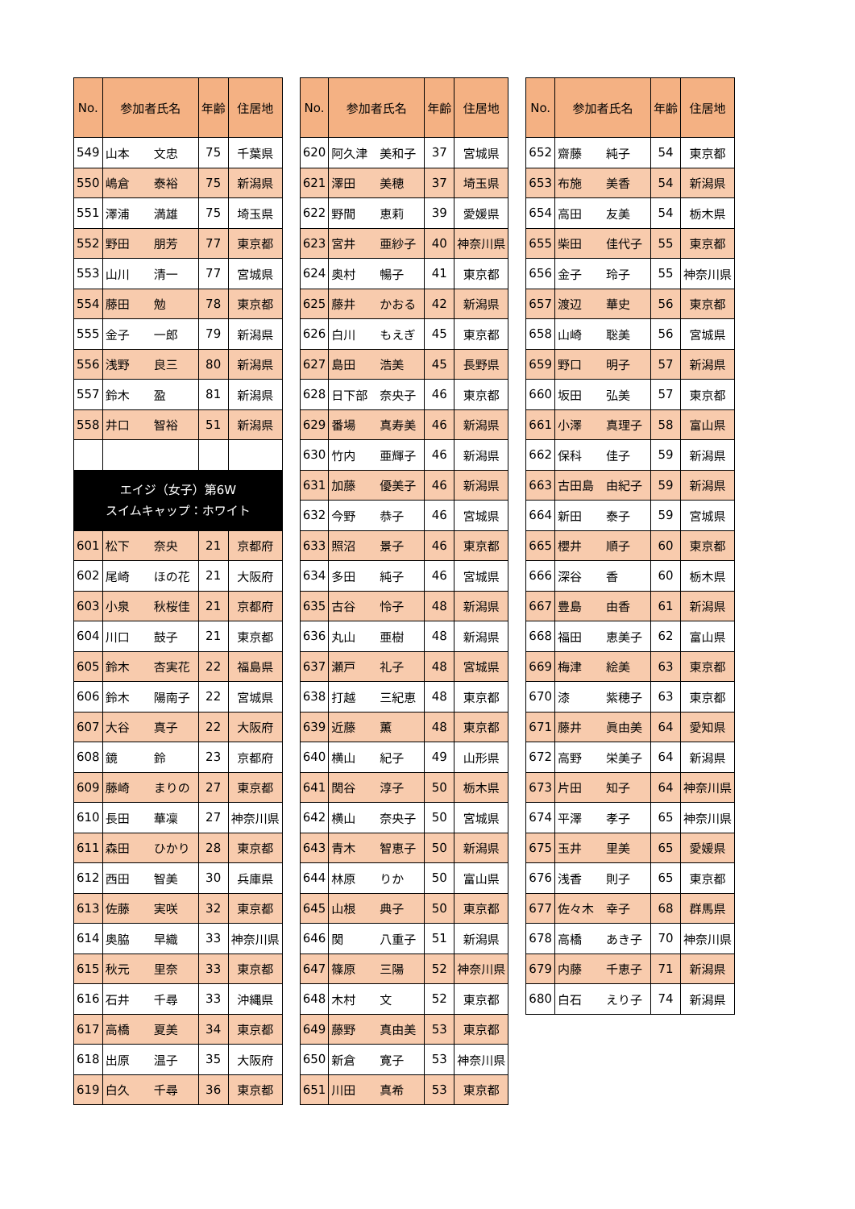| No. | 参加者氏名 | 年齢 | 住居地 |
| --- | --- | --- | --- |
| 549 | 山本 文忠 | 75 | 千葉県 |
| 550 | 嶋倉 泰裕 | 75 | 新潟県 |
| 551 | 澤浦 満雄 | 75 | 埼玉県 |
| 552 | 野田 朋芳 | 77 | 東京都 |
| 553 | 山川 清一 | 77 | 宮城県 |
| 554 | 藤田 勉 | 78 | 東京都 |
| 555 | 金子 一郎 | 79 | 新潟県 |
| 556 | 浅野 良三 | 80 | 新潟県 |
| 557 | 鈴木 盈 | 81 | 新潟県 |
| 558 | 井口 智裕 | 51 | 新潟県 |
| エイジ（女子）第6W スイムキャップ：ホワイト | | | |
| 601 | 松下 奈央 | 21 | 京都府 |
| 602 | 尾崎 ほの花 | 21 | 大阪府 |
| 603 | 小泉 秋桜佳 | 21 | 京都府 |
| 604 | 川口 鼓子 | 21 | 東京都 |
| 605 | 鈴木 杏実花 | 22 | 福島県 |
| 606 | 鈴木 陽南子 | 22 | 宮城県 |
| 607 | 大谷 真子 | 22 | 大阪府 |
| 608 | 鏡 鈴 | 23 | 京都府 |
| 609 | 藤崎 まりの | 27 | 東京都 |
| 610 | 長田 華凜 | 27 | 神奈川県 |
| 611 | 森田 ひかり | 28 | 東京都 |
| 612 | 西田 智美 | 30 | 兵庫県 |
| 613 | 佐藤 実咲 | 32 | 東京都 |
| 614 | 奥脇 早織 | 33 | 神奈川県 |
| 615 | 秋元 里奈 | 33 | 東京都 |
| 616 | 石井 千尋 | 33 | 沖縄県 |
| 617 | 高橋 夏美 | 34 | 東京都 |
| 618 | 出原 温子 | 35 | 大阪府 |
| 619 | 白久 千尋 | 36 | 東京都 |
| No. | 参加者氏名 | 年齢 | 住居地 |
| --- | --- | --- | --- |
| 620 | 阿久津 美和子 | 37 | 宮城県 |
| 621 | 澤田 美穂 | 37 | 埼玉県 |
| 622 | 野間 恵莉 | 39 | 愛媛県 |
| 623 | 宮井 亜紗子 | 40 | 神奈川県 |
| 624 | 奥村 暢子 | 41 | 東京都 |
| 625 | 藤井 かおる | 42 | 新潟県 |
| 626 | 白川 もえぎ | 45 | 東京都 |
| 627 | 島田 浩美 | 45 | 長野県 |
| 628 | 日下部 奈央子 | 46 | 東京都 |
| 629 | 番場 真寿美 | 46 | 新潟県 |
| 630 | 竹内 亜輝子 | 46 | 新潟県 |
| 631 | 加藤 優美子 | 46 | 新潟県 |
| 632 | 今野 恭子 | 46 | 宮城県 |
| 633 | 照沼 景子 | 46 | 東京都 |
| 634 | 多田 純子 | 46 | 宮城県 |
| 635 | 古谷 怜子 | 48 | 新潟県 |
| 636 | 丸山 亜樹 | 48 | 新潟県 |
| 637 | 瀬戸 礼子 | 48 | 宮城県 |
| 638 | 打越 三紀恵 | 48 | 東京都 |
| 639 | 近藤 薫 | 48 | 東京都 |
| 640 | 横山 紀子 | 49 | 山形県 |
| 641 | 関谷 淳子 | 50 | 栃木県 |
| 642 | 横山 奈央子 | 50 | 宮城県 |
| 643 | 青木 智恵子 | 50 | 新潟県 |
| 644 | 林原 りか | 50 | 富山県 |
| 645 | 山根 典子 | 50 | 東京都 |
| 646 | 関 八重子 | 51 | 新潟県 |
| 647 | 篠原 三陽 | 52 | 神奈川県 |
| 648 | 木村 文 | 52 | 東京都 |
| 649 | 藤野 真由美 | 53 | 東京都 |
| 650 | 新倉 寛子 | 53 | 神奈川県 |
| 651 | 川田 真希 | 53 | 東京都 |
| No. | 参加者氏名 | 年齢 | 住居地 |
| --- | --- | --- | --- |
| 652 | 齋藤 純子 | 54 | 東京都 |
| 653 | 布施 美香 | 54 | 新潟県 |
| 654 | 高田 友美 | 54 | 栃木県 |
| 655 | 柴田 佳代子 | 55 | 東京都 |
| 656 | 金子 玲子 | 55 | 神奈川県 |
| 657 | 渡辺 華史 | 56 | 東京都 |
| 658 | 山崎 聡美 | 56 | 宮城県 |
| 659 | 野口 明子 | 57 | 新潟県 |
| 660 | 坂田 弘美 | 57 | 東京都 |
| 661 | 小澤 真理子 | 58 | 富山県 |
| 662 | 保科 佳子 | 59 | 新潟県 |
| 663 | 古田島 由紀子 | 59 | 新潟県 |
| 664 | 新田 泰子 | 59 | 宮城県 |
| 665 | 櫻井 順子 | 60 | 東京都 |
| 666 | 深谷 香 | 60 | 栃木県 |
| 667 | 豊島 由香 | 61 | 新潟県 |
| 668 | 福田 恵美子 | 62 | 富山県 |
| 669 | 梅津 絵美 | 63 | 東京都 |
| 670 | 漆 紫穂子 | 63 | 東京都 |
| 671 | 藤井 眞由美 | 64 | 愛知県 |
| 672 | 高野 栄美子 | 64 | 新潟県 |
| 673 | 片田 知子 | 64 | 神奈川県 |
| 674 | 平澤 孝子 | 65 | 神奈川県 |
| 675 | 玉井 里美 | 65 | 愛媛県 |
| 676 | 浅香 則子 | 65 | 東京都 |
| 677 | 佐々木 幸子 | 68 | 群馬県 |
| 678 | 高橋 あき子 | 70 | 神奈川県 |
| 679 | 内藤 千恵子 | 71 | 新潟県 |
| 680 | 白石 えり子 | 74 | 新潟県 |